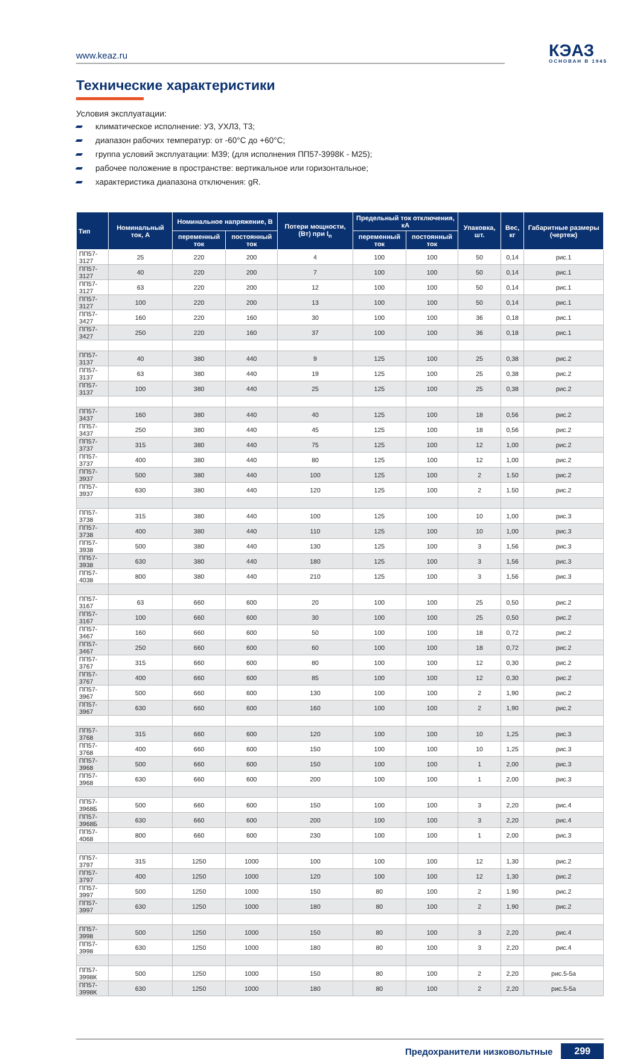www.keaz.ru
КЭАЗ
ОСНОВАН В 1945
Технические характеристики
Условия эксплуатации:
климатическое исполнение: У3, УХЛ3, Т3;
диапазон рабочих температур: от -60°С до +60°С;
группа условий эксплуатации: М39; (для исполнения ПП57-3998К - М25);
рабочее положение в пространстве: вертикальное или горизонтальное;
характеристика диапазона отключения: gR.
| Тип | Номинальный ток, А | Номинальное напряжение, В | | Потери мощности, (Вт) при I<sub>n</sub> | Предельный ток отключения, кА | | Упаковка, шт. | Вес, кг | Габаритные размеры (чертеж) |
| --- | --- | --- | --- | --- | --- | --- | --- | --- | --- |
| | | переменный ток | постоянный ток | | переменный ток | постоянный ток | | | |
| ПП57-3127 | 25 | 220 | 200 | 4 | 100 | 100 | 50 | 0,14 | рис.1 |
| ПП57-3127 | 40 | 220 | 200 | 7 | 100 | 100 | 50 | 0,14 | рис.1 |
| ПП57-3127 | 63 | 220 | 200 | 12 | 100 | 100 | 50 | 0,14 | рис.1 |
| ПП57-3127 | 100 | 220 | 200 | 13 | 100 | 100 | 50 | 0,14 | рис.1 |
| ПП57-3427 | 160 | 220 | 160 | 30 | 100 | 100 | 36 | 0,18 | рис.1 |
| ПП57-3427 | 250 | 220 | 160 | 37 | 100 | 100 | 36 | 0,18 | рис.1 |
| ПП57-3137 | 40 | 380 | 440 | 9 | 125 | 100 | 25 | 0,38 | рис.2 |
| ПП57-3137 | 63 | 380 | 440 | 19 | 125 | 100 | 25 | 0,38 | рис.2 |
| ПП57-3137 | 100 | 380 | 440 | 25 | 125 | 100 | 25 | 0,38 | рис.2 |
| ПП57-3437 | 160 | 380 | 440 | 40 | 125 | 100 | 18 | 0,56 | рис.2 |
| ПП57-3437 | 250 | 380 | 440 | 45 | 125 | 100 | 18 | 0,56 | рис.2 |
| ПП57-3737 | 315 | 380 | 440 | 75 | 125 | 100 | 12 | 1,00 | рис.2 |
| ПП57-3737 | 400 | 380 | 440 | 80 | 125 | 100 | 12 | 1,00 | рис.2 |
| ПП57-3937 | 500 | 380 | 440 | 100 | 125 | 100 | 2 | 1.50 | рис.2 |
| ПП57-3937 | 630 | 380 | 440 | 120 | 125 | 100 | 2 | 1.50 | рис.2 |
| ПП57-3738 | 315 | 380 | 440 | 100 | 125 | 100 | 10 | 1,00 | рис.3 |
| ПП57-3738 | 400 | 380 | 440 | 110 | 125 | 100 | 10 | 1,00 | рис.3 |
| ПП57-3938 | 500 | 380 | 440 | 130 | 125 | 100 | 3 | 1,56 | рис.3 |
| ПП57-3938 | 630 | 380 | 440 | 180 | 125 | 100 | 3 | 1,56 | рис.3 |
| ПП57-4038 | 800 | 380 | 440 | 210 | 125 | 100 | 3 | 1,56 | рис.3 |
| ПП57-3167 | 63 | 660 | 600 | 20 | 100 | 100 | 25 | 0,50 | рис.2 |
| ПП57-3167 | 100 | 660 | 600 | 30 | 100 | 100 | 25 | 0,50 | рис.2 |
| ПП57-3467 | 160 | 660 | 600 | 50 | 100 | 100 | 18 | 0,72 | рис.2 |
| ПП57-3467 | 250 | 660 | 600 | 60 | 100 | 100 | 18 | 0,72 | рис.2 |
| ПП57-3767 | 315 | 660 | 600 | 80 | 100 | 100 | 12 | 0,30 | рис.2 |
| ПП57-3767 | 400 | 660 | 600 | 85 | 100 | 100 | 12 | 0,30 | рис.2 |
| ПП57-3967 | 500 | 660 | 600 | 130 | 100 | 100 | 2 | 1,90 | рис.2 |
| ПП57-3967 | 630 | 660 | 600 | 160 | 100 | 100 | 2 | 1,90 | рис.2 |
| ПП57-3768 | 315 | 660 | 600 | 120 | 100 | 100 | 10 | 1,25 | рис.3 |
| ПП57-3768 | 400 | 660 | 600 | 150 | 100 | 100 | 10 | 1,25 | рис.3 |
| ПП57-3968 | 500 | 660 | 600 | 150 | 100 | 100 | 1 | 2,00 | рис.3 |
| ПП57-3968 | 630 | 660 | 600 | 200 | 100 | 100 | 1 | 2,00 | рис.3 |
| ПП57-3968Б | 500 | 660 | 600 | 150 | 100 | 100 | 3 | 2,20 | рис.4 |
| ПП57-3968Б | 630 | 660 | 600 | 200 | 100 | 100 | 3 | 2,20 | рис.4 |
| ПП57-4068 | 800 | 660 | 600 | 230 | 100 | 100 | 1 | 2,00 | рис.3 |
| ПП57-3797 | 315 | 1250 | 1000 | 100 | 100 | 100 | 12 | 1,30 | рис.2 |
| ПП57-3797 | 400 | 1250 | 1000 | 120 | 100 | 100 | 12 | 1,30 | рис.2 |
| ПП57-3997 | 500 | 1250 | 1000 | 150 | 80 | 100 | 2 | 1.90 | рис.2 |
| ПП57-3997 | 630 | 1250 | 1000 | 180 | 80 | 100 | 2 | 1.90 | рис.2 |
| ПП57-3998 | 500 | 1250 | 1000 | 150 | 80 | 100 | 3 | 2,20 | рис.4 |
| ПП57-3998 | 630 | 1250 | 1000 | 180 | 80 | 100 | 3 | 2,20 | рис.4 |
| ПП57-3998К | 500 | 1250 | 1000 | 150 | 80 | 100 | 2 | 2,20 | рис.5-5а |
| ПП57-3998К | 630 | 1250 | 1000 | 180 | 80 | 100 | 2 | 2,20 | рис.5-5а |
Предохранители низковольтные 299